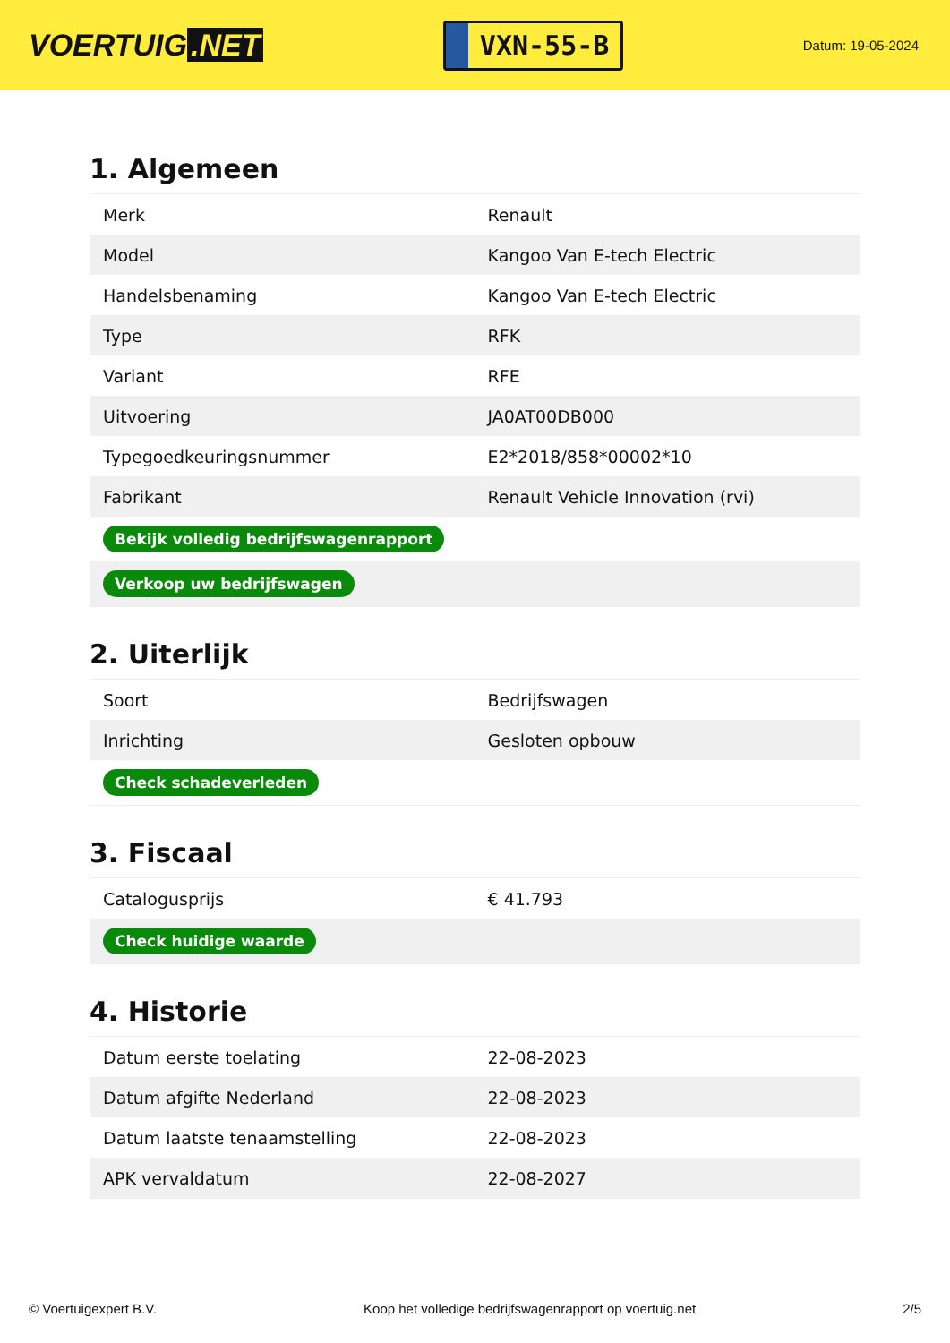VOERTUIG.NET
VXN-55-B
Datum: 19-05-2024
1. Algemeen
| Merk | Renault |
| Model | Kangoo Van E-tech Electric |
| Handelsbenaming | Kangoo Van E-tech Electric |
| Type | RFK |
| Variant | RFE |
| Uitvoering | JA0AT00DB000 |
| Typegoedkeuringsnummer | E2*2018/858*00002*10 |
| Fabrikant | Renault Vehicle Innovation (rvi) |
| Bekijk volledig bedrijfswagenrapport | |
| Verkoop uw bedrijfswagen | |
2. Uiterlijk
| Soort | Bedrijfswagen |
| Inrichting | Gesloten opbouw |
| Check schadeverleden | |
3. Fiscaal
| Catalogusprijs | € 41.793 |
| Check huidige waarde | |
4. Historie
| Datum eerste toelating | 22-08-2023 |
| Datum afgifte Nederland | 22-08-2023 |
| Datum laatste tenaamstelling | 22-08-2023 |
| APK vervaldatum | 22-08-2027 |
© Voertuigexpert B.V. Koop het volledige bedrijfswagenrapport op voertuig.net 2/5